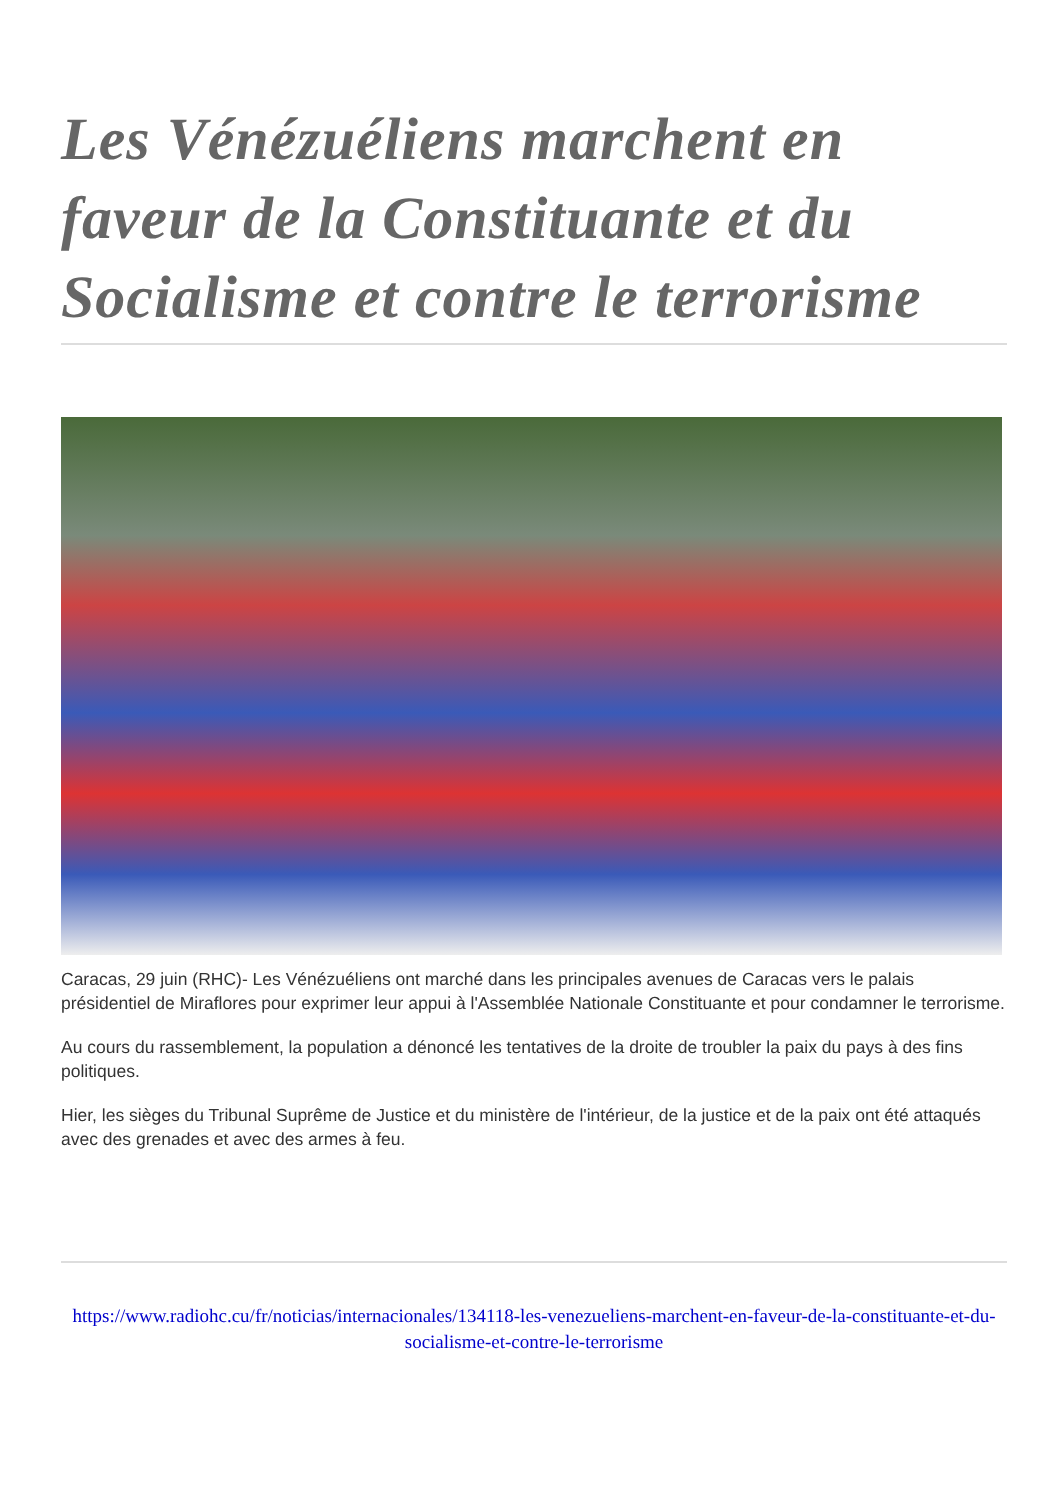Les Vénézuéliens marchent en faveur de la Constituante et du Socialisme et contre le terrorisme
Caracas, 29 juin (RHC)- Les Vénézuéliens ont marché dans les principales avenues de Caracas vers le palais présidentiel de Miraflores pour exprimer leur appui à l'Assemblée Nationale Constituante et pour condamner le terrorisme.
Au cours du rassemblement, la population a dénoncé les tentatives de la droite de troubler la paix du pays à des fins politiques.
Hier, les sièges du Tribunal Suprême de Justice et du ministère de l'intérieur, de la justice et de la paix ont été attaqués avec des grenades et avec des armes à feu.
https://www.radiohc.cu/fr/noticias/internacionales/134118-les-venezueliens-marchent-en-faveur-de-la-constituante-et-du-socialisme-et-contre-le-terrorisme